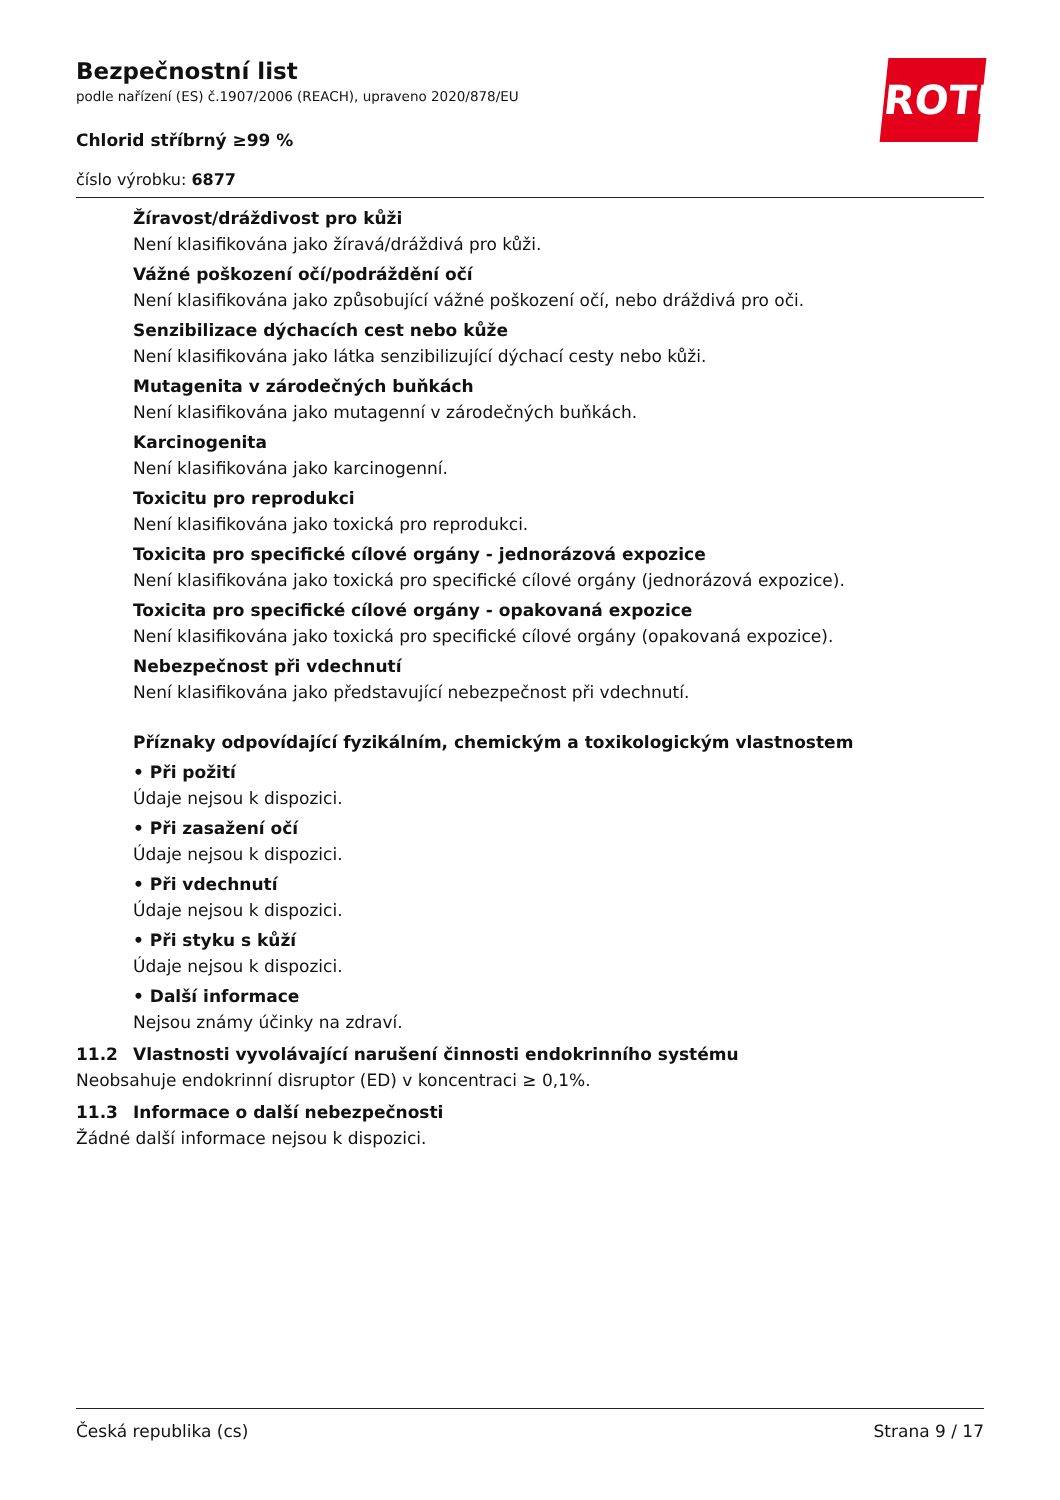ROTH
Bezpečnostní list
podle nařízení (ES) č.1907/2006 (REACH), upraveno 2020/878/EU
Chlorid stříbrný ≥99 %
číslo výrobku: 6877
Žíravost/dráždivost pro kůži
Není klasifikována jako žíravá/dráždivá pro kůži.
Vážné poškození očí/podráždění očí
Není klasifikována jako způsobující vážné poškození očí, nebo dráždivá pro oči.
Senzibilizace dýchacích cest nebo kůže
Není klasifikována jako látka senzibilizující dýchací cesty nebo kůži.
Mutagenita v zárodečných buňkách
Není klasifikována jako mutagenní v zárodečných buňkách.
Karcinogenita
Není klasifikována jako karcinogenní.
Toxicitu pro reprodukci
Není klasifikována jako toxická pro reprodukci.
Toxicita pro specifické cílové orgány - jednorázová expozice
Není klasifikována jako toxická pro specifické cílové orgány (jednorázová expozice).
Toxicita pro specifické cílové orgány - opakovaná expozice
Není klasifikována jako toxická pro specifické cílové orgány (opakovaná expozice).
Nebezpečnost při vdechnutí
Není klasifikována jako představující nebezpečnost při vdechnutí.
Příznaky odpovídající fyzikálním, chemickým a toxikologickým vlastnostem
• Při požití
Údaje nejsou k dispozici.
• Při zasažení očí
Údaje nejsou k dispozici.
• Při vdechnutí
Údaje nejsou k dispozici.
• Při styku s kůží
Údaje nejsou k dispozici.
• Další informace
Nejsou známy účinky na zdraví.
11.2 Vlastnosti vyvolávající narušení činnosti endokrinního systému
Neobsahuje endokrinní disruptor (ED) v koncentraci ≥ 0,1%.
11.3 Informace o další nebezpečnosti
Žádné další informace nejsou k dispozici.
Česká republika (cs) Strana 9 / 17